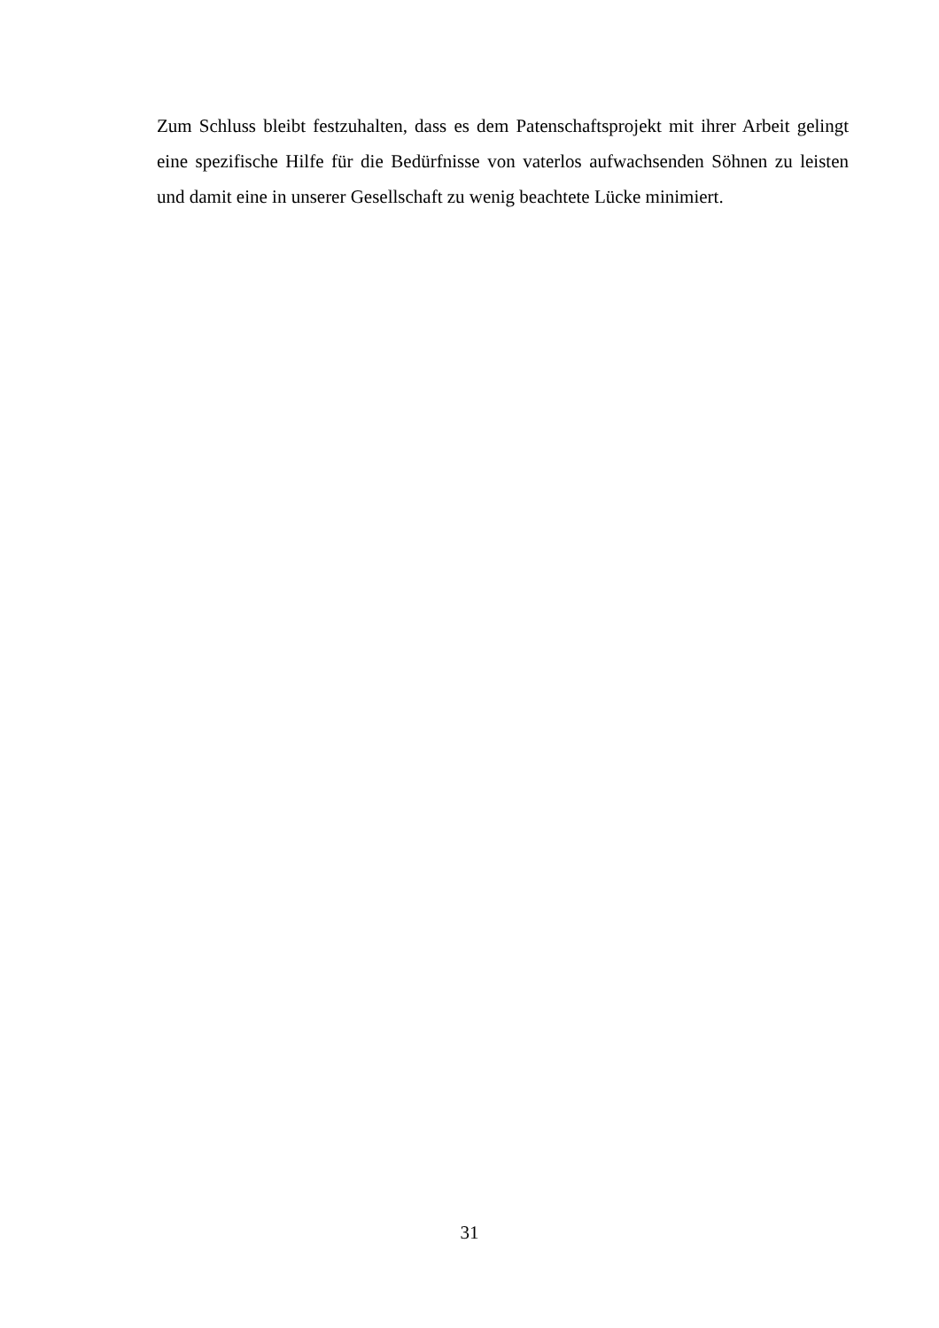Zum Schluss bleibt festzuhalten, dass es dem Patenschaftsprojekt mit ihrer Arbeit gelingt eine spezifische Hilfe für die Bedürfnisse von vaterlos aufwachsenden Söhnen zu leisten und damit eine in unserer Gesellschaft zu wenig beachtete Lücke minimiert.
31